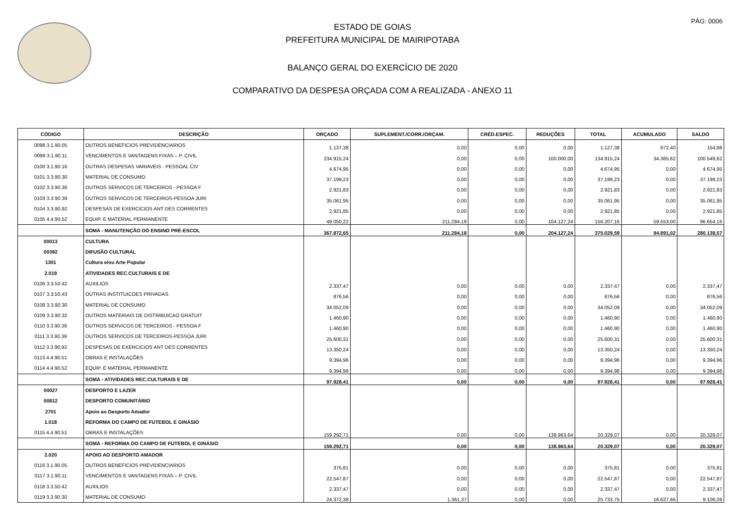PÁG: 0006
ESTADO DE GOIAS
PREFEITURA MUNICIPAL DE MAIRIPOTABA
BALANÇO GERAL DO EXERCÍCIO DE 2020
COMPARATIVO DA DESPESA ORÇADA COM A REALIZADA - ANEXO 11
| CÓDIGO | DESCRIÇÃO | ORÇADO | SUPLEMENT./CORR./ORÇAM. | CRÉD.ESPEC. | REDUÇÕES | TOTAL | ACUMULADO | SALDO |
| --- | --- | --- | --- | --- | --- | --- | --- | --- |
| 0098 3.1.90.05 | OUTROS BENEFICIOS PREVIDENCIARIOS | 1.127,38 | 0,00 | 0,00 | 0,00 | 1.127,38 | 972,40 | 154,98 |
| 0099 3.1.90.11 | VENCIMENTOS E VANTAGENS FIXAS – P. CIVIL | 234.915,24 | 0,00 | 0,00 | 100.000,00 | 134.915,24 | 34.365,62 | 100.549,62 |
| 0100 3.1.90.16 | OUTRAS DESPESAS VARIAVEIS - PESSOAL CIV | 4.674,95 | 0,00 | 0,00 | 0,00 | 4.674,95 | 0,00 | 4.674,95 |
| 0101 3.3.90.30 | MATERIAL DE CONSUMO | 37.199,23 | 0,00 | 0,00 | 0,00 | 37.199,23 | 0,00 | 37.199,23 |
| 0102 3.3.90.36 | OUTROS SERVICOS DE TERCEIROS - PESSOA F | 2.921,83 | 0,00 | 0,00 | 0,00 | 2.921,83 | 0,00 | 2.921,83 |
| 0103 3.3.90.39 | OUTROS SERVICOS DE TERCEIROS-PESSOA JURI | 35.061,95 | 0,00 | 0,00 | 0,00 | 35.061,95 | 0,00 | 35.061,95 |
| 0104 3.3.90.92 | DESPESAS DE EXERCICIOS ANT DES CORRENTES | 2.921,85 | 0,00 | 0,00 | 0,00 | 2.921,85 | 0,00 | 2.921,85 |
| 0105 4.4.90.52 | EQUIP. E MATERIAL PERMANENTE | 49.050,22 | 211.284,18 | 0,00 | 104.127,24 | 156.207,16 | 59.553,00 | 96.654,16 |
| | SOMA - MANUTENÇÃO DO ENSINO PRÉ-ESCOL | 367.872,65 | 211.284,18 | 0,00 | 204.127,24 | 375.029,59 | 94.891,02 | 280.138,57 |
| 00013 | CULTURA | | | | | | | |
| 00392 | DIFUSÃO CULTURAL | | | | | | | |
| 1301 | Cultura e/ou Arte Popular | | | | | | | |
| 2.019 | ATIVIDADES REC.CULTURAIS E DE | | | | | | | |
| 0106 3.3.50.42 | AUXILIOS | 2.337,47 | 0,00 | 0,00 | 0,00 | 2.337,47 | 0,00 | 2.337,47 |
| 0107 3.3.50.43 | OUTRAS INSTITUICOES PRIVADAS | 876,56 | 0,00 | 0,00 | 0,00 | 876,56 | 0,00 | 876,56 |
| 0108 3.3.90.30 | MATERIAL DE CONSUMO | 34.052,09 | 0,00 | 0,00 | 0,00 | 34.052,09 | 0,00 | 34.052,09 |
| 0109 3.3.90.32 | OUTROS MATERIAIS DE DISTRIBUICAO GRATUIT | 1.460,90 | 0,00 | 0,00 | 0,00 | 1.460,90 | 0,00 | 1.460,90 |
| 0110 3.3.90.36 | OUTROS SERVICOS DE TERCEIROS - PESSOA F | 1.460,90 | 0,00 | 0,00 | 0,00 | 1.460,90 | 0,00 | 1.460,90 |
| 0111 3.3.90.39 | OUTROS SERVICOS DE TERCEIROS-PESSOA JURI | 25.600,31 | 0,00 | 0,00 | 0,00 | 25.600,31 | 0,00 | 25.600,31 |
| 0112 3.3.90.92 | DESPESAS DE EXERCICIOS ANT DES CORRENTES | 13.350,24 | 0,00 | 0,00 | 0,00 | 13.350,24 | 0,00 | 13.350,24 |
| 0113 4.4.90.51 | OBRAS E INSTALAÇÕES | 9.394,96 | 0,00 | 0,00 | 0,00 | 9.394,96 | 0,00 | 9.394,96 |
| 0114 4.4.90.52 | EQUIP. E MATERIAL PERMANENTE | 9.394,98 | 0,00 | 0,00 | 0,00 | 9.394,98 | 0,00 | 9.394,98 |
| | SOMA - ATIVIDADES REC.CULTURAIS E DE | 97.928,41 | 0,00 | 0,00 | 0,00 | 97.928,41 | 0,00 | 97.928,41 |
| 00027 | DESPORTO E LAZER | | | | | | | |
| 00812 | DESPORTO COMUNITÁRIO | | | | | | | |
| 2701 | Apoio ao Desporto Amador | | | | | | | |
| 1.018 | REFORMA DO CAMPO DE FUTEBOL E GINÁSIO | | | | | | | |
| 0115 4.4.90.51 | OBRAS E INSTALAÇÕES | 159.292,71 | 0,00 | 0,00 | 138.963,64 | 20.329,07 | 0,00 | 20.329,07 |
| | SOMA - REFORMA DO CAMPO DE FUTEBOL E GINÁSIO | 159.292,71 | 0,00 | 0,00 | 138.963,64 | 20.329,07 | 0,00 | 20.329,07 |
| 2.020 | APOIO AO DESPORTO AMADOR | | | | | | | |
| 0116 3.1.90.05 | OUTROS BENEFICIOS PREVIDENCIARIOS | 375,81 | 0,00 | 0,00 | 0,00 | 375,81 | 0,00 | 375,81 |
| 0117 3.1.90.11 | VENCIMENTOS E VANTAGENS FIXAS – P. CIVIL | 22.547,87 | 0,00 | 0,00 | 0,00 | 22.547,87 | 0,00 | 22.547,87 |
| 0118 3.3.50.42 | AUXILIOS | 2.337,47 | 0,00 | 0,00 | 0,00 | 2.337,47 | 0,00 | 2.337,47 |
| 0119 3.3.90.30 | MATERIAL DE CONSUMO | 24.372,38 | 1.361,37 | 0,00 | 0,00 | 25.733,75 | 16.627,66 | 9.106,09 |